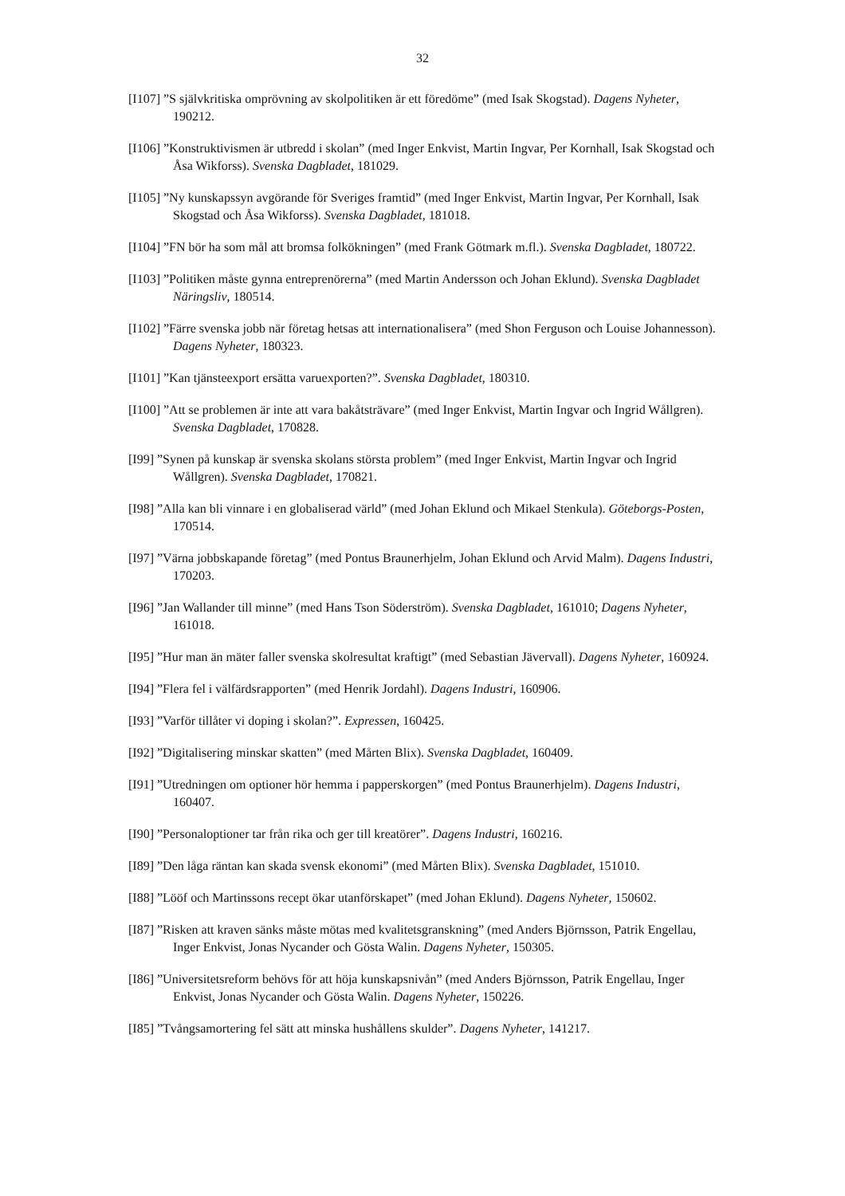32
[I107] ”S självkritiska omprövning av skolpolitiken är ett föredöme” (med Isak Skogstad). Dagens Nyheter, 190212.
[I106] ”Konstruktivismen är utbredd i skolan” (med Inger Enkvist, Martin Ingvar, Per Kornhall, Isak Skogstad och Åsa Wikforss). Svenska Dagbladet, 181029.
[I105] ”Ny kunskapssyn avgörande för Sveriges framtid” (med Inger Enkvist, Martin Ingvar, Per Kornhall, Isak Skogstad och Åsa Wikforss). Svenska Dagbladet, 181018.
[I104] ”FN bör ha som mål att bromsa folkökningen” (med Frank Götmark m.fl.). Svenska Dagbladet, 180722.
[I103] ”Politiken måste gynna entreprenörerna” (med Martin Andersson och Johan Eklund). Svenska Dagbladet Näringsliv, 180514.
[I102] ”Färre svenska jobb när företag hetsas att internationalisera” (med Shon Ferguson och Louise Johannesson). Dagens Nyheter, 180323.
[I101] ”Kan tjänsteexport ersätta varuexporten?”. Svenska Dagbladet, 180310.
[I100] ”Att se problemen är inte att vara bakåtsträvare” (med Inger Enkvist, Martin Ingvar och Ingrid Wållgren). Svenska Dagbladet, 170828.
[I99] ”Synen på kunskap är svenska skolans största problem” (med Inger Enkvist, Martin Ingvar och Ingrid Wållgren). Svenska Dagbladet, 170821.
[I98] ”Alla kan bli vinnare i en globaliserad värld” (med Johan Eklund och Mikael Stenkula). Göteborgs-Posten, 170514.
[I97] ”Värna jobbskapande företag” (med Pontus Braunerhjelm, Johan Eklund och Arvid Malm). Dagens Industri, 170203.
[I96] ”Jan Wallander till minne” (med Hans Tson Söderström). Svenska Dagbladet, 161010; Dagens Nyheter, 161018.
[I95] ”Hur man än mäter faller svenska skolresultat kraftigt” (med Sebastian Jävervall). Dagens Nyheter, 160924.
[I94] ”Flera fel i välfärdsrapporten” (med Henrik Jordahl). Dagens Industri, 160906.
[I93] ”Varför tillåter vi doping i skolan?”. Expressen, 160425.
[I92] ”Digitalisering minskar skatten” (med Mårten Blix). Svenska Dagbladet, 160409.
[I91] ”Utredningen om optioner hör hemma i papperskorgen” (med Pontus Braunerhjelm). Dagens Industri, 160407.
[I90] ”Personaloptioner tar från rika och ger till kreatörer”. Dagens Industri, 160216.
[I89] ”Den låga räntan kan skada svensk ekonomi” (med Mårten Blix). Svenska Dagbladet, 151010.
[I88] ”Lööf och Martinssons recept ökar utanförskapet” (med Johan Eklund). Dagens Nyheter, 150602.
[I87] ”Risken att kraven sänks måste mötas med kvalitetsgranskning” (med Anders Björnsson, Patrik Engellau, Inger Enkvist, Jonas Nycander och Gösta Walin. Dagens Nyheter, 150305.
[I86] ”Universitetsreform behövs för att höja kunskapsnivån” (med Anders Björnsson, Patrik Engellau, Inger Enkvist, Jonas Nycander och Gösta Walin. Dagens Nyheter, 150226.
[I85] ”Tvångsamortering fel sätt att minska hushållens skulder”. Dagens Nyheter, 141217.